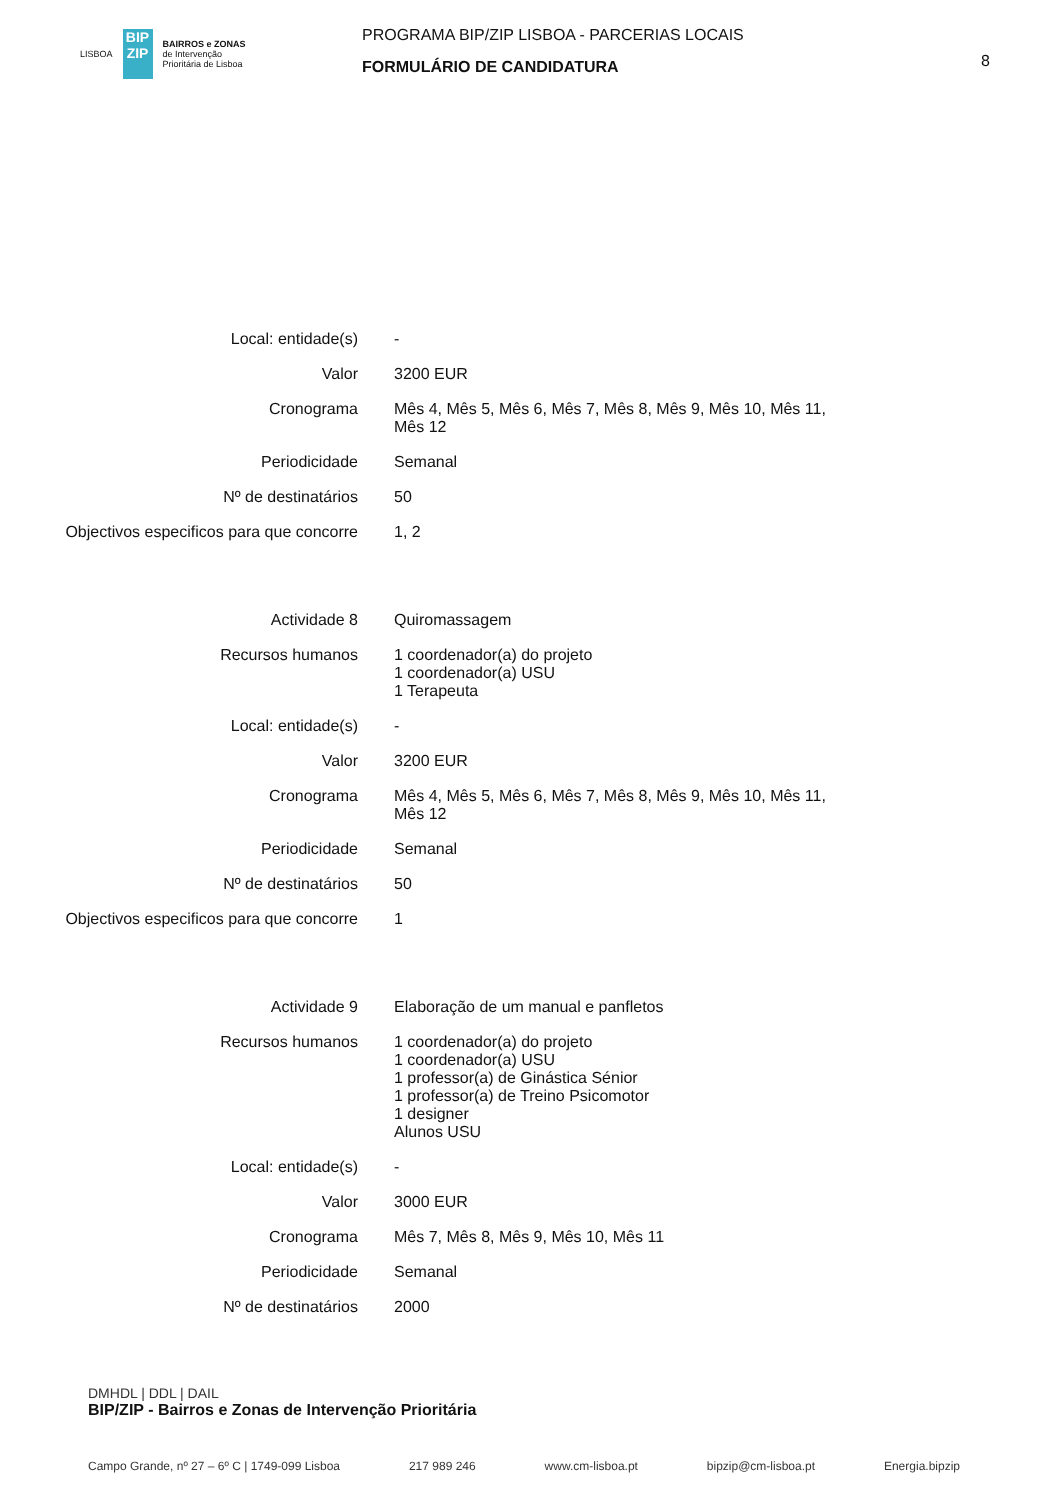LISBOA
BIP ZIP
BAIRROS e ZONAS
de Intervenção
Prioritária de Lisboa
PROGRAMA BIP/ZIP LISBOA - PARCERIAS LOCAIS
FORMULÁRIO DE CANDIDATURA
8
Local: entidade(s) -
Valor 3200 EUR
Cronograma Mês 4, Mês 5, Mês 6, Mês 7, Mês 8, Mês 9, Mês 10, Mês 11, Mês 12
Periodicidade Semanal
Nº de destinatários 50
Objectivos especificos para que concorre
1, 2
Actividade 8 Quiromassagem
Recursos humanos 1 coordenador(a) do projeto
1 coordenador(a) USU
1 Terapeuta
Local: entidade(s) -
Valor 3200 EUR
Cronograma Mês 4, Mês 5, Mês 6, Mês 7, Mês 8, Mês 9, Mês 10, Mês 11, Mês 12
Periodicidade Semanal
Nº de destinatários 50
Objectivos especificos para que concorre
1
Actividade 9 Elaboração de um manual e panfletos
Recursos humanos 1 coordenador(a) do projeto
1 coordenador(a) USU
1 professor(a) de Ginástica Sénior
1 professor(a) de Treino Psicomotor
1 designer
Alunos USU
Local: entidade(s) -
Valor 3000 EUR
Cronograma Mês 7, Mês 8, Mês 9, Mês 10, Mês 11
Periodicidade Semanal
Nº de destinatários 2000
DMHDL | DDL | DAIL
BIP/ZIP - Bairros e Zonas de Intervenção Prioritária
Campo Grande, nº 27 – 6º C | 1749-099 Lisboa 217 989 246 www.cm-lisboa.pt bipzip@cm-lisboa.pt Energia.bipzip